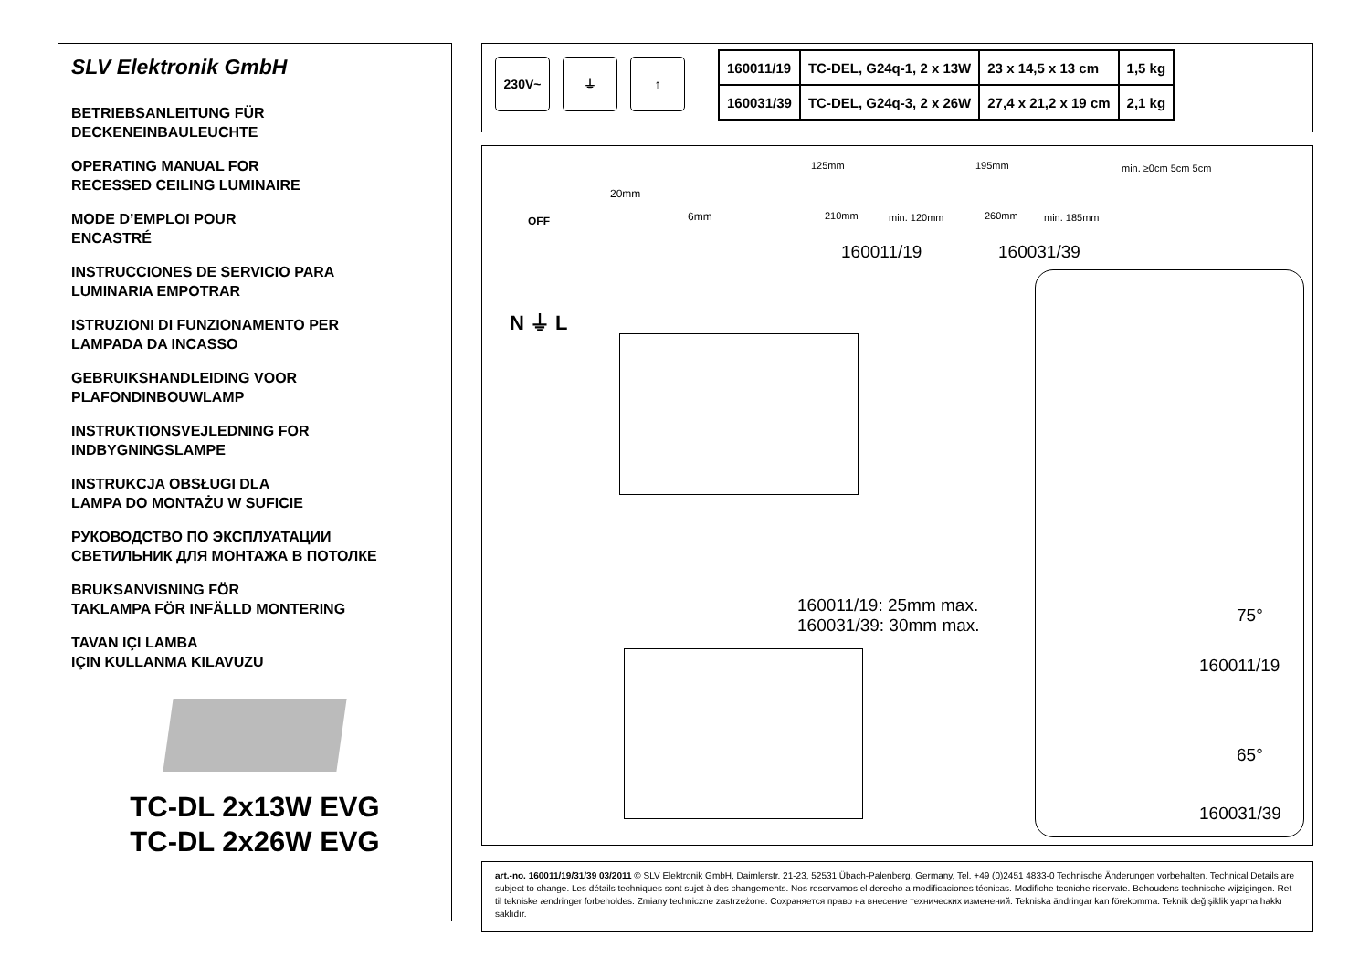SLV Elektronik GmbH
BETRIEBSANLEITUNG FÜR
DECKENEINBAULEUCHTE
OPERATING MANUAL FOR
RECESSED CEILING LUMINAIRE
MODE D’EMPLOI POUR
ENCASTRÉ
INSTRUCCIONES DE SERVICIO PARA
LUMINARIA EMPOTRAR
ISTRUZIONI DI FUNZIONAMENTO PER
LAMPADA DA INCASSO
GEBRUIKSHANDLEIDING VOOR
PLAFONDINBOUWLAMP
INSTRUKTIONSVEJLEDNING FOR
INDBYGNINGSLAMPE
INSTRUKCJA OBSŁUGI DLA
LAMPA DO MONTAŻU W SUFICIE
РУКОВОДСТВО ПО ЭКСПЛУАТАЦИИ
СВЕТИЛЬНИК ДЛЯ МОНТАЖА В ПОТОЛКЕ
BRUKSANVISNING FÖR
TAKLAMPA FÖR INFÄLLD MONTERING
TAVAN IÇI LAMBA
IÇIN KULLANMA KILAVUZU
TC-DL 2x13W EVG
TC-DL 2x26W EVG
230V~ ⏚ ↑
| 160011/19 | TC-DEL, G24q-1, 2 x 13W | 23 x 14,5 x 13 cm | 1,5 kg |
| 160031/39 | TC-DEL, G24q-3, 2 x 26W | 27,4 x 21,2 x 19 cm | 2,1 kg |
OFF
20mm
6mm
125mm
210mm min. 120mm
195mm
260mm min. 185mm
min. ≥0cm 5cm 5cm
160011/19 160031/39
N ⏚ L
160011/19: 25mm max.
160031/39: 30mm max.
75°
160011/19
65°
160031/39
art.-no. 160011/19/31/39 03/2011 © SLV Elektronik GmbH, Daimlerstr. 21-23, 52531 Übach-Palenberg, Germany, Tel. +49 (0)2451 4833-0 Technische Änderungen vorbehalten. Technical Details are subject to change. Les détails techniques sont sujet à des changements. Nos reservamos el derecho a modificaciones técnicas. Modifiche tecniche riservate. Behoudens technische wijzigingen. Ret til tekniske ændringer forbeholdes. Zmiany techniczne zastrzeżone. Сохраняется право на внесение технических изменений. Tekniska ändringar kan förekomma. Teknik değişiklik yapma hakkı saklıdır.